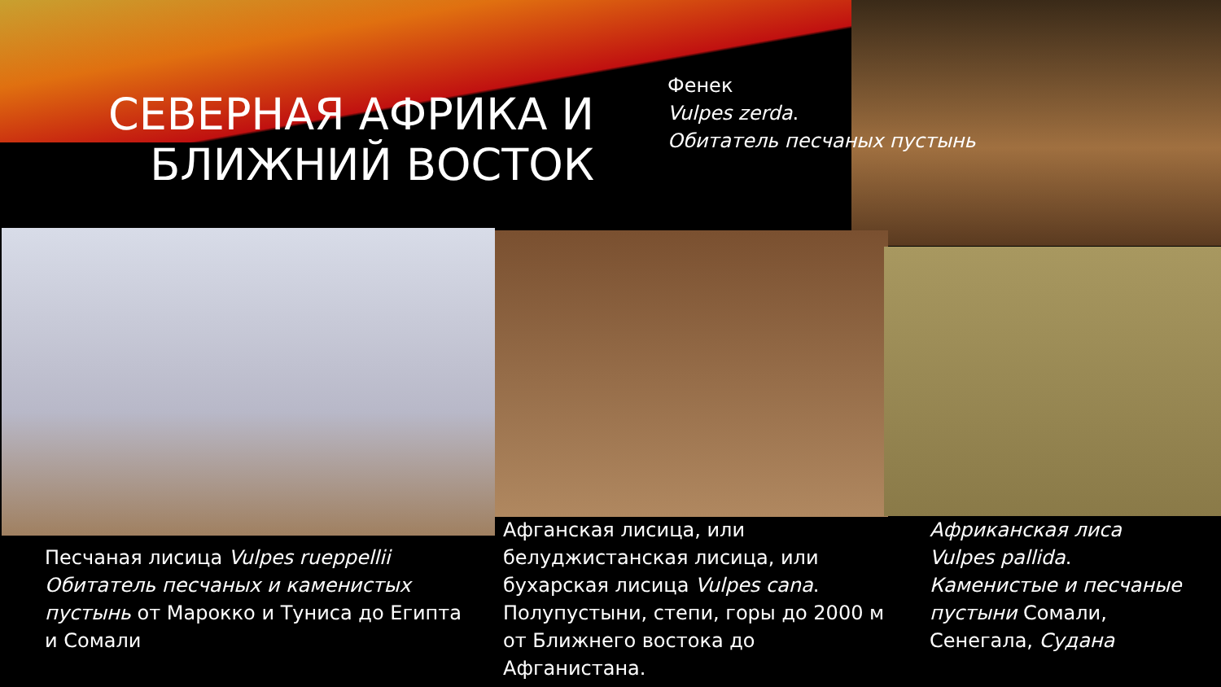СЕВЕРНАЯ АФРИКА И БЛИЖНИЙ ВОСТОК
Фенек
Vulpes zerda.
Обитатель песчаных пустынь
Песчаная лисица Vulpes rueppellii Обитатель песчаных и каменистых пустынь от Марокко и Туниса до Египта и Сомали
Афганская лисица, или белуджистанская лисица, или бухарская лисица Vulpes cana. Полупустыни, степи, горы до 2000 м от Ближнего востока до Афганистана.
Африканская лиса Vulpes pallida. Каменистые и песчаные пустыни Сомали, Сенегала, Судана